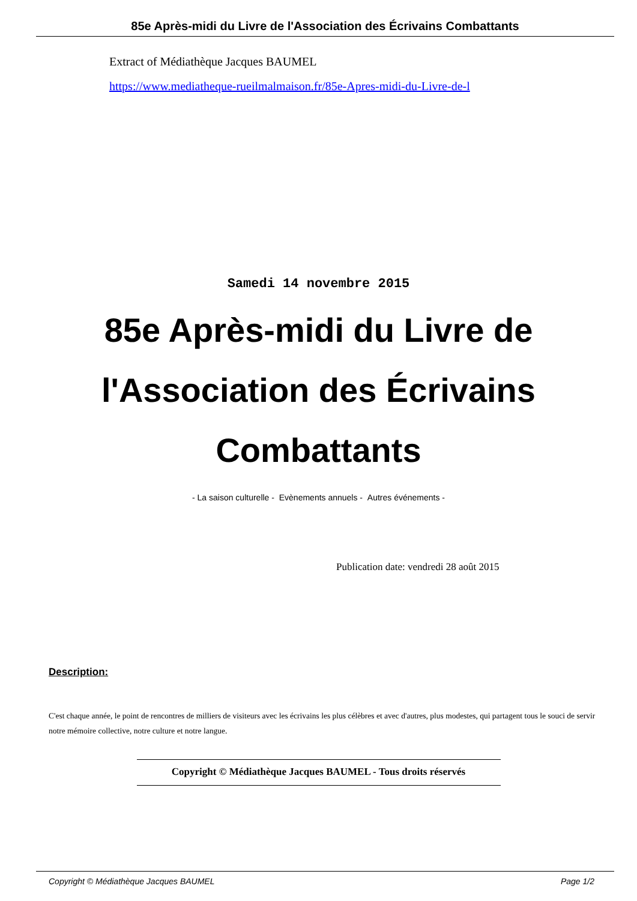85e Après-midi du Livre de l'Association des Écrivains Combattants
Extract of Médiathèque Jacques BAUMEL
https://www.mediatheque-rueilmalmaison.fr/85e-Apres-midi-du-Livre-de-l
Samedi 14 novembre 2015
85e Après-midi du Livre de l'Association des Écrivains Combattants
- La saison culturelle - Evènements annuels - Autres événements -
Publication date: vendredi 28 août 2015
Description:
C'est chaque année, le point de rencontres de milliers de visiteurs avec les écrivains les plus célèbres et avec d'autres, plus modestes, qui partagent tous le souci de servir notre mémoire collective, notre culture et notre langue.
Copyright © Médiathèque Jacques BAUMEL - Tous droits réservés
Copyright © Médiathèque Jacques BAUMEL Page 1/2